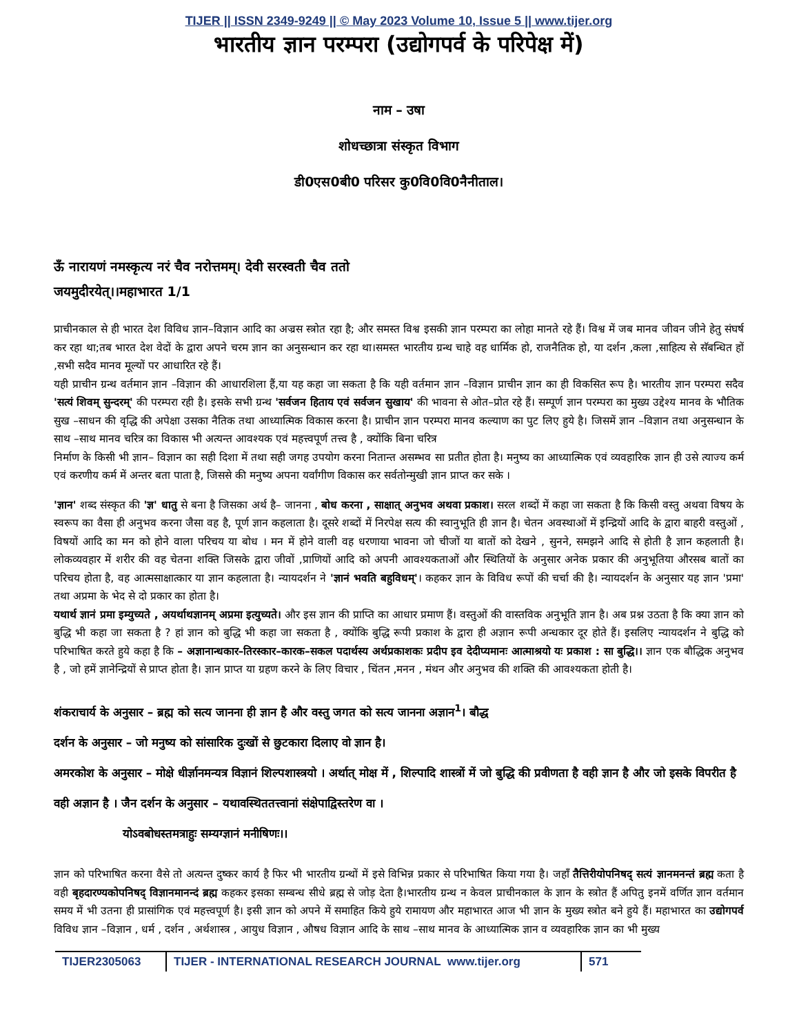TIJER || ISSN 2349-9249 || © May 2023 Volume 10, Issue 5 || www.tijer.org
भारतीय ज्ञान परम्परा (उद्योगपर्व के परिपेक्ष में)
नाम – उषा
शोधच्छात्रा संस्कृत विभाग
डी0एस0बी0 परिसर कु0वि0वि0नैनीताल।
ऊँ नारायणं नमस्कृत्य नरं चैव नरोत्तमम्। देवी सरस्वती चैव ततो
जयमुदीरयेत्।।महाभारत 1/1
प्राचीनकाल से ही भारत देश विविध ज्ञान–विज्ञान आदि का अज्रस स्त्रोत रहा है; और समस्त विश्व इसकी ज्ञान परम्परा का लोहा मानते रहे हैं। विश्व में जब मानव जीवन जीने हेतु संघर्ष कर रहा था;तब भारत देश वेदों के द्वारा अपने चरम ज्ञान का अनुसन्धान कर रहा था।समस्त भारतीय ग्रन्थ चाहे वह धार्मिक हो, राजनैतिक हो, या दर्शन ,कला ,साहित्य से सॅबन्धित हों ,सभी सदैव मानव मूल्यों पर आधारित रहे हैं।
यही प्राचीन ग्रन्थ वर्तमान ज्ञान –विज्ञान की आधारशिला हैं,या यह कहा जा सकता है कि यही वर्तमान ज्ञान –विज्ञान प्राचीन ज्ञान का ही विकसित रूप है। भारतीय ज्ञान परम्परा सदैव 'सत्यं शिवम् सुन्दरम्' की परम्परा रही है। इसके सभी ग्रन्थ 'सर्वजन हिताय एवं सर्वजन सुखाय' की भावना से ओत–प्रोत रहे हैं। सम्पूर्ण ज्ञान परम्परा का मुख्य उद्देश्य मानव के भौतिक सुख –साधन की वृद्धि की अपेक्षा उसका नैतिक तथा आध्यात्मिक विकास करना है। प्राचीन ज्ञान परम्परा मानव कल्याण का पुट लिए हुये है। जिसमें ज्ञान –विज्ञान तथा अनुसन्धान के साथ –साथ मानव चरित्र का विकास भी अत्यन्त आवश्यक एवं महत्त्वपूर्ण तत्त्व है , क्योंकि बिना चरित्र
निर्माण के किसी भी ज्ञान– विज्ञान का सही दिशा में तथा सही जगह उपयोग करना नितान्त असम्भव सा प्रतीत होता है। मनुष्य का आध्यात्मिक एवं व्यवहारिक ज्ञान ही उसे त्याज्य कर्म एवं करणीय कर्म में अन्तर बता पाता है, जिससे की मनुष्य अपना यर्वांगीण विकास कर सर्वतोन्मुखी ज्ञान प्राप्त कर सके ।
'ज्ञान' शब्द संस्कृत की 'ज्ञ' धातु से बना है जिसका अर्थ है– जानना , बोध करना , साक्षात् अनुभव अथवा प्रकाश। सरल शब्दों में कहा जा सकता है कि किसी वस्तु अथवा विषय के स्वरूप का वैसा ही अनुभव करना जैसा वह है, पूर्ण ज्ञान कहलाता है। दूसरे शब्दों में निरपेक्ष सत्य की स्वानुभूति ही ज्ञान है। चेतन अवस्थाओं में इन्द्रियों आदि के द्वारा बाहरी वस्तुओं , विषयों आदि का मन को होने वाला परिचय या बोध । मन में होने वाली वह धरणाया भावना जो चीजों या बातों को देखने , सुनने, समझने आदि से होती है ज्ञान कहलाती है। लोकव्यवहार में शरीर की वह चेतना शक्ति जिसके द्वारा जीवों ,प्राणियों आदि को अपनी आवश्यकताओं और स्थितियों के अनुसार अनेक प्रकार की अनुभूतिया औरसब बातों का परिचय होता है, वह आत्मसाक्षात्कार या ज्ञान कहलाता है। न्यायदर्शन ने 'ज्ञानं भवति बहुविधम्'। कहकर ज्ञान के विविध रूपों की चर्चा की है। न्यायदर्शन के अनुसार यह ज्ञान 'प्रमा' तथा अप्रमा के भेद से दो प्रकार का होता है।
यथार्थ ज्ञानं प्रमा इम्युच्यते , अयर्थाथज्ञानम् अप्रमा इत्युच्यते। और इस ज्ञान की प्राप्ति का आधार प्रमाण हैं। वस्तुओं की वास्तविक अनुभूति ज्ञान है। अब प्रश्न उठता है कि क्या ज्ञान को बुद्धि भी कहा जा सकता है ? हां ज्ञान को बुद्धि भी कहा जा सकता है , क्योंकि बुद्धि रूपी प्रकाश के द्वारा ही अज्ञान रूपी अन्धकार दूर होते हैं। इसलिए न्यायदर्शन ने बुद्धि को परिभाषित करते हुये कहा है कि – अज्ञानान्धकार–तिरस्कार–कारक–सकल पदार्थस्य अर्थप्रकाशकः प्रदीप इव देदीप्यमानः आत्माश्रयो यः प्रकाश : सा बुद्धि।। ज्ञान एक बौद्धिक अनुभव है , जो हमें ज्ञानेन्द्रियों से प्राप्त होता है। ज्ञान प्राप्त या ग्रहण करने के लिए विचार , चिंतन ,मनन , मंथन और अनुभव की शक्ति की आवश्यकता होती है।
शंकराचार्य के अनुसार – ब्रह्म को सत्य जानना ही ज्ञान है और वस्तु जगत को सत्य जानना अज्ञान<sup>1</sup>। बौद्ध
दर्शन के अनुसार – जो मनुष्य को सांसारिक दुःखों से छुटकारा दिलाए वो ज्ञान है।
अमरकोश के अनुसार – मोक्षे धीर्ज्ञानमन्यत्र विज्ञानं शिल्पशास्त्रयो । अर्थात् मोक्ष में , शिल्पादि शास्त्रों में जो बुद्धि की प्रवीणता है वही ज्ञान है और जो इसके विपरीत है वही अज्ञान है । जैन दर्शन के अनुसार – यथावस्थिततत्त्वानां संक्षेपाद्विस्तरेण वा ।
योऽवबोधस्तमत्राहुः सम्यग्ज्ञानं मनीषिणः।।
ज्ञान को परिभाषित करना वैसे तो अत्यन्त दुष्कर कार्य है फिर भी भारतीय ग्रन्थों में इसे विभिन्न प्रकार से परिभाषित किया गया है। जहाँ तैत्तिरीयोपनिषद् सत्यं ज्ञानमनन्तं ब्रह्म कता है वही बृहदारण्यकोपनिषद् विज्ञानमानन्दं ब्रह्म कहकर इसका सम्बन्ध सीधे ब्रह्म से जोड़ देता है।भारतीय ग्रन्थ न केवल प्राचीनकाल के ज्ञान के स्त्रोत हैं अपितु इनमें वर्णित ज्ञान वर्तमान समय में भी उतना ही प्रासांगिक एवं महत्त्वपूर्ण है। इसी ज्ञान को अपने में समाहित किये हुये रामायण और महाभारत आज भी ज्ञान के मुख्य स्त्रोत बने हुये हैं। महाभारत का उद्योगपर्व विविध ज्ञान –विज्ञान , धर्म , दर्शन , अर्थशास्त्र , आयुध विज्ञान , औषध विज्ञान आदि के साथ –साथ मानव के आध्यात्मिक ज्ञान व व्यवहारिक ज्ञान का भी मुख्य
TIJER2305063 TIJER - INTERNATIONAL RESEARCH JOURNAL www.tijer.org 571